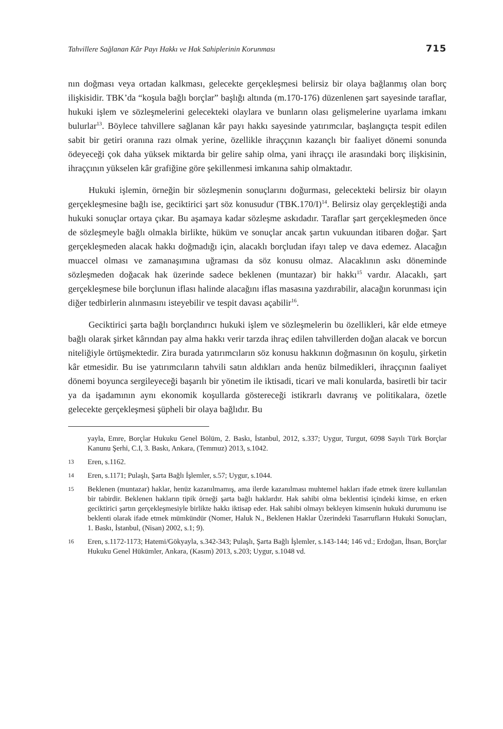Tahvillere Sağlanan Kâr Payı Hakkı ve Hak Sahiplerinin Korunması 715
nın doğması veya ortadan kalkması, gelecekte gerçekleşmesi belirsiz bir olaya bağlanmış olan borç ilişkisidir. TBK’da “koşula bağlı borçlar” başlığı altında (m.170-176) düzenlenen şart sayesinde taraflar, hukuki işlem ve sözleşmelerini gelecekteki olaylara ve bunların olası gelişmelerine uyarlama imkanı bulurlar<sup>13</sup>. Böylece tahvillere sağlanan kâr payı hakkı sayesinde yatırımcılar, başlangıçta tespit edilen sabit bir getiri oranına razı olmak yerine, özellikle ihraççının kazançlı bir faaliyet dönemi sonunda ödeyeceği çok daha yüksek miktarda bir gelire sahip olma, yani ihraççı ile arasındaki borç ilişkisinin, ihraççının yükselen kâr grafiğine göre şekillenmesi imkanına sahip olmaktadır.
Hukuki işlemin, örneğin bir sözleşmenin sonuçlarını doğurması, gelecekteki belirsiz bir olayın gerçekleşmesine bağlı ise, geciktirici şart söz konusudur (TBK.170/I)<sup>14</sup>. Belirsiz olay gerçekleştiği anda hukuki sonuçlar ortaya çıkar. Bu aşamaya kadar sözleşme askıdadır. Taraflar şart gerçekleşmeden önce de sözleşmeyle bağlı olmakla birlikte, hüküm ve sonuçlar ancak şartın vukuundan itibaren doğar. Şart gerçekleşmeden alacak hakkı doğmadığı için, alacaklı borçludan ifayı talep ve dava edemez. Alacağın muaccel olması ve zamanaşımına uğraması da söz konusu olmaz. Alacaklının askı döneminde sözleşmeden doğacak hak üzerinde sadece beklenen (muntazar) bir hakkı<sup>15</sup> vardır. Alacaklı, şart gerçekleşmese bile borçlunun iflası halinde alacağını iflas masasına yazdırabilir, alacağın korunması için diğer tedbirlerin alınmasını isteyebilir ve tespit davası açabilir<sup>16</sup>.
Geciktirici şarta bağlı borçlandırıcı hukuki işlem ve sözleşmelerin bu özellikleri, kâr elde etmeye bağlı olarak şirket kârından pay alma hakkı verir tarzda ihraç edilen tahvillerden doğan alacak ve borcun niteliğiyle örtüşmektedir. Zira burada yatırımcıların söz konusu hakkının doğmasının ön koşulu, şirketin kâr etmesidir. Bu ise yatırımcıların tahvili satın aldıkları anda henüz bilmedikleri, ihraççının faaliyet dönemi boyunca sergileyeceği başarılı bir yönetim ile iktisadi, ticari ve mali konularda, basiretli bir tacir ya da işadamının aynı ekonomik koşullarda göstereceği istikrarlı davranış ve politikalara, özetle gelecekte gerçekleşmesi şüpheli bir olaya bağlıdır. Bu
yayla, Emre, Borçlar Hukuku Genel Bölüm, 2. Baskı, İstanbul, 2012, s.337; Uygur, Turgut, 6098 Sayılı Türk Borçlar Kanunu Şerhi, C.I, 3. Baskı, Ankara, (Temmuz) 2013, s.1042.
13 Eren, s.1162.
14 Eren, s.1171; Pulaşlı, Şarta Bağlı İşlemler, s.57; Uygur, s.1044.
15 Beklenen (muntazar) haklar, henüz kazanılmamış, ama ilerde kazanılması muhtemel hakları ifade etmek üzere kullanılan bir tabirdir. Beklenen hakların tipik örneği şarta bağlı haklardır. Hak sahibi olma beklentisi içindeki kimse, en erken geciktirici şartın gerçekleşmesiyle birlikte hakkı iktisap eder. Hak sahibi olmayı bekleyen kimsenin hukuki durumunu ise beklenti olarak ifade etmek mümkündür (Nomer, Haluk N., Beklenen Haklar Üzerindeki Tasarrufların Hukuki Sonuçları, 1. Baskı, İstanbul, (Nisan) 2002, s.1; 9).
16 Eren, s.1172-1173; Hatemi/Gökyayla, s.342-343; Pulaşlı, Şarta Bağlı İşlemler, s.143-144; 146 vd.; Erdoğan, İhsan, Borçlar Hukuku Genel Hükümler, Ankara, (Kasım) 2013, s.203; Uygur, s.1048 vd.